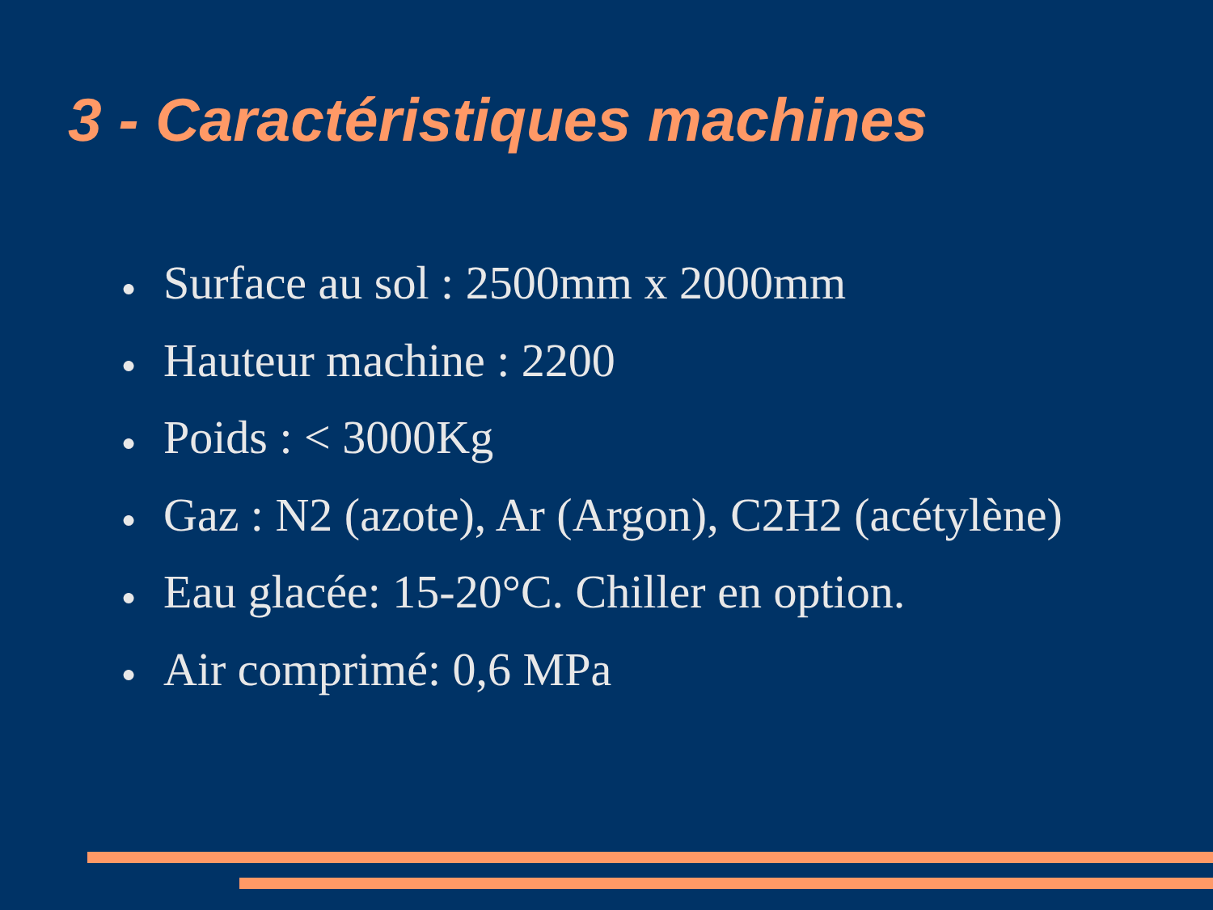3 - Caractéristiques machines
● Surface au sol : 2500mm x 2000mm
● Hauteur machine : 2200
● Poids : < 3000Kg
● Gaz : N2 (azote), Ar (Argon), C2H2 (acétylène)
● Eau glacée: 15-20°C. Chiller en option.
● Air comprimé: 0,6 MPa